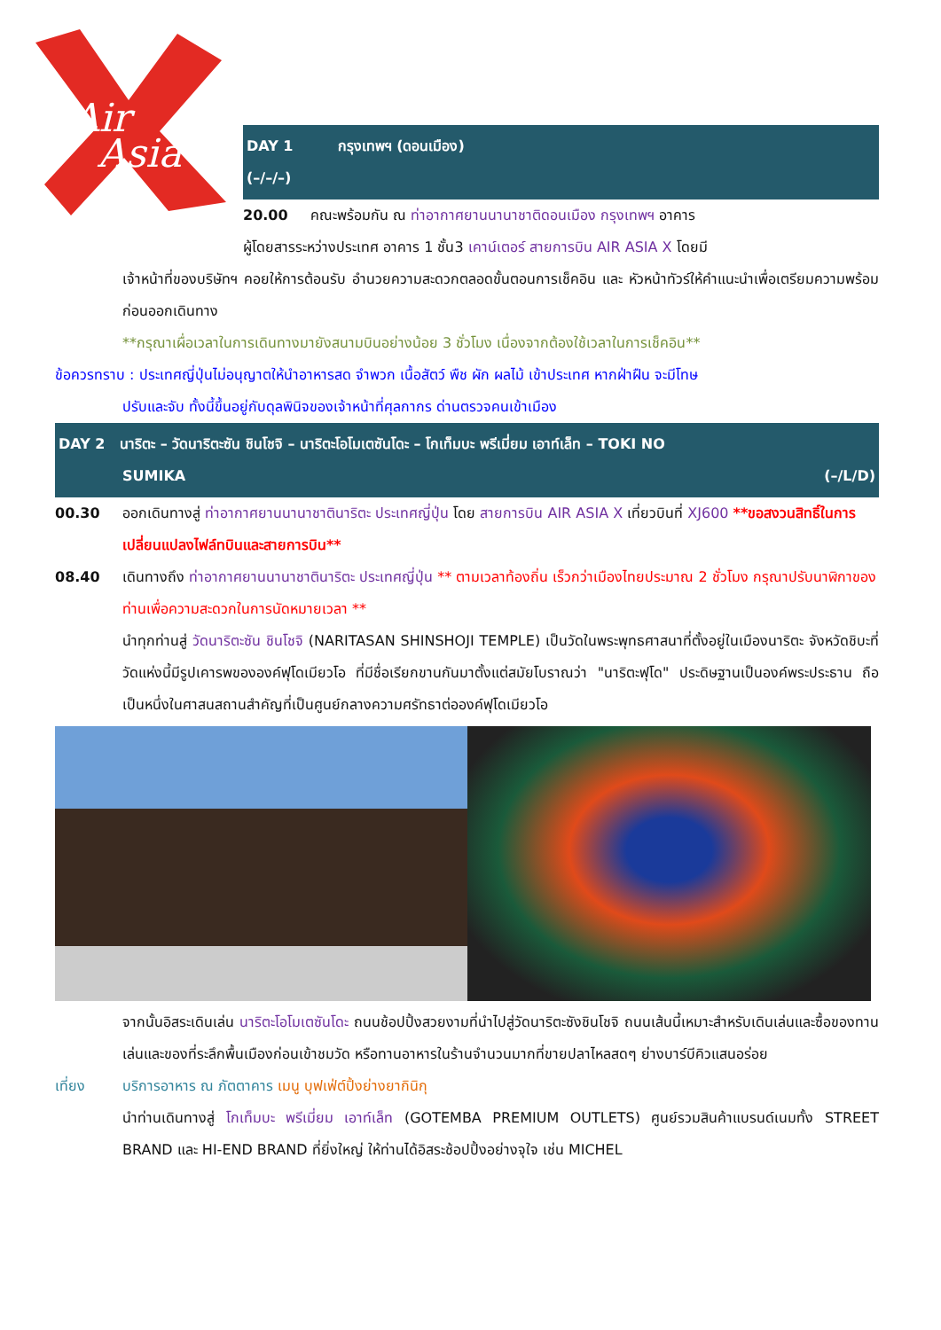Air
Asia
DAY 1 กรุงเทพฯ (ดอนเมือง)
(–/–/–)
20.00 คณะพร้อมกัน ณ ท่าอากาศยานนานาชาติดอนเมือง กรุงเทพฯ อาคาร
ผู้โดยสารระหว่างประเทศ อาคาร 1 ชั้น3 เคาน์เตอร์ สายการบิน AIR ASIA X โดยมี
เจ้าหน้าที่ของบริษัทฯ คอยให้การต้อนรับ อำนวยความสะดวกตลอดขั้นตอนการเช็คอิน และ หัวหน้าทัวร์ให้คำแนะนำเพื่อเตรียมความพร้อมก่อนออกเดินทาง
**กรุณาเผื่อเวลาในการเดินทางมายังสนามบินอย่างน้อย 3 ชั่วโมง เนื่องจากต้องใช้เวลาในการเช็คอิน**
ข้อควรทราบ : ประเทศญี่ปุ่นไม่อนุญาตให้นำอาหารสด จำพวก เนื้อสัตว์ พืช ผัก ผลไม้ เข้าประเทศ หากฝ่าฝืน จะมีโทษ
ปรับและจับ ทั้งนี้ขึ้นอยู่กับดุลพินิจของเจ้าหน้าที่ศุลกากร ด่านตรวจคนเข้าเมือง
DAY 2 นาริตะ – วัดนาริตะซัน ชินโชจิ – นาริตะโอโมเตซันโดะ – โกเท็มบะ พรีเมี่ยม เอาท์เล็ท – TOKI NO
SUMIKA (–/L/D)
00.30 ออกเดินทางสู่ ท่าอากาศยานนานาชาตินาริตะ ประเทศญี่ปุ่น โดย สายการบิน AIR ASIA X เที่ยวบินที่ XJ600 **ขอสงวนสิทธิ์ในการเปลี่ยนแปลงไฟล์ทบินและสายการบิน**
08.40 เดินทางถึง ท่าอากาศยานนานาชาตินาริตะ ประเทศญี่ปุ่น ** ตามเวลาท้องถิ่น เร็วกว่าเมืองไทยประมาณ 2 ชั่วโมง กรุณาปรับนาฬิกาของท่านเพื่อความสะดวกในการนัดหมายเวลา **
นำทุกท่านสู่ วัดนาริตะซัน ชินโชจิ (NARITASAN SHINSHOJI TEMPLE) เป็นวัดในพระพุทธศาสนาที่ตั้งอยู่ในเมืองนาริตะ จังหวัดชิบะที่วัดแห่งนี้มีรูปเคารพขององค์ฟุโดเมียวโอ ที่มีชื่อเรียกขานกันมาตั้งแต่สมัยโบราณว่า "นาริตะฟุโด" ประดิษฐานเป็นองค์พระประธาน ถือเป็นหนึ่งในศาสนสถานสำคัญที่เป็นศูนย์กลางความศรัทธาต่อองค์ฟุโดเมียวโอ
จากนั้นอิสระเดินเล่น นาริตะโอโมเตซันโดะ ถนนช้อปปิ้งสวยงามที่นำไปสู่วัดนาริตะซังชินโชจิ ถนนเส้นนี้เหมาะสำหรับเดินเล่นและซื้อของทานเล่นและของที่ระลึกพื้นเมืองก่อนเข้าชมวัด หรือทานอาหารในร้านจำนวนมากที่ขายปลาไหลสดๆ ย่างบาร์บีคิวแสนอร่อย
เที่ยง บริการอาหาร ณ ภัตตาคาร เมนู บุฟเฟ่ต์ปิ้งย่างยากินิกุ
นำท่านเดินทางสู่ โกเท็มบะ พรีเมี่ยม เอาท์เล็ท (GOTEMBA PREMIUM OUTLETS) ศูนย์รวมสินค้าแบรนด์เนมทั้ง STREET BRAND และ HI-END BRAND ที่ยิ่งใหญ่ ให้ท่านได้อิสระช้อปปิ้งอย่างจุใจ เช่น MICHEL